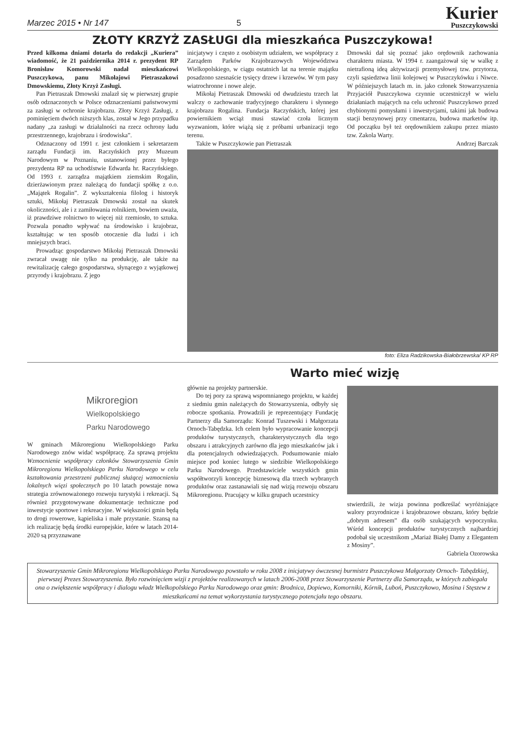Marzec 2015 • Nr 147
5
Kurier
Puszczykowski
ZŁOTY KRZYŻ ZASŁUGI dla mieszkańca Puszczykowa!
Przed kilkoma dniami dotarła do redakcji „Kuriera” wiadomość, że 21 października 2014 r. prezydent RP Bronisław Komorowski nadał mieszkańcowi Puszczykowa, panu Mikołajowi Pietraszakowi Dmowskiemu, Złoty Krzyż Zasługi.
Pan Pietraszak Dmowski znalazł się w pierwszej grupie osób odznaczonych w Polsce odznaczeniami państwowymi za zasługi w ochronie krajobrazu. Złoty Krzyż Zasługi, z pominięciem dwóch niższych klas, został w Jego przypadku nadany „za zasługi w działalności na rzecz ochrony ładu przestrzennego, krajobrazu i środowiska”.
Odznaczony od 1991 r. jest członkiem i sekretarzem zarządu Fundacji im. Raczyńskich przy Muzeum Narodowym w Poznaniu, ustanowionej przez byłego prezydenta RP na uchodźstwie Edwarda hr. Raczyńskiego. Od 1993 r. zarządza majątkiem ziemskim Rogalin, dzierżawionym przez należącą do fundacji spółkę z o.o. „Majątek Rogalin”. Z wykształcenia filolog i historyk sztuki, Mikołaj Pietraszak Dmowski został na skutek okoliczności, ale i z zamiłowania rolnikiem, bowiem uważa, iż prawdziwe rolnictwo to więcej niż rzemiosło, to sztuka. Pozwala ponadto wpływać na środowisko i krajobraz, kształtując w ten sposób otoczenie dla ludzi i ich mniejszych braci.
Prowadząc gospodarstwo Mikołaj Pietraszak Dmowski zwracał uwagę nie tylko na produkcję, ale także na rewitalizację całego gospodarstwa, słynącego z wyjątkowej przyrody i krajobrazu. Z jego
inicjatywy i często z osobistym udziałem, we współpracy z Zarządem Parków Krajobrazowych Województwa Wielkopolskiego, w ciągu ostatnich lat na terenie majątku posadzono szesnaście tysięcy drzew i krzewów. W tym pasy wiatrochronne i nowe aleje.
Mikołaj Pietraszak Dmowski od dwudziestu trzech lat walczy o zachowanie tradycyjnego charakteru i słynnego krajobrazu Rogalina. Fundacja Raczyńskich, której jest powiernikiem wciąż musi stawiać czoła licznym wyzwaniom, które wiążą się z próbami urbanizacji tego terenu.
Także w Puszczykowie pan Pietraszak
Dmowski dał się poznać jako orędownik zachowania charakteru miasta. W 1994 r. zaangażował się w walkę z nietrafioną ideą aktywizacji przemysłowej tzw. przytorza, czyli sąsiedztwa linii kolejowej w Puszczykówku i Niwce. W późniejszych latach m. in. jako członek Stowarzyszenia Przyjaciół Puszczykowa czynnie uczestniczył w wielu działaniach mających na celu uchronić Puszczykowo przed chybionymi pomysłami i inwestycjami, takimi jak budowa stacji benzynowej przy cmentarzu, budowa marketów itp. Od początku był też orędownikiem zakupu przez miasto tzw. Zakola Warty.
Andrzej Barczak
foto: Eliza Radzikowska-Białobrzewska/ KP RP
Warto mieć wizję
Mikroregion
Wielkopolskiego
Parku Narodowego
W gminach Mikroregionu Wielkopolskiego Parku Narodowego znów widać współpracę. Za sprawą projektu Wzmocnienie współpracy członków Stowarzyszenia Gmin Mikroregionu Wielkopolskiego Parku Narodowego w celu kształtowania przestrzeni publicznej służącej wzmocnieniu lokalnych więzi społecznych po 10 latach powstaje nowa strategia zrównoważonego rozwoju turystyki i rekreacji. Są również przygotowywane dokumentacje techniczne pod inwestycje sportowe i rekreacyjne. W większości gmin będą to drogi rowerowe, kąpieliska i małe przystanie. Szansą na ich realizację będą środki europejskie, które w latach 2014-2020 są przyznawane
głównie na projekty partnerskie.
Do tej pory za sprawą wspomnianego projektu, w każdej z siedmiu gmin należących do Stowarzyszenia, odbyły się robocze spotkania. Prowadzili je reprezentujący Fundację Partnerzy dla Samorządu: Konrad Tuszewski i Małgorzata Ornoch-Tabędzka. Ich celem było wypracowanie koncepcji produktów turystycznych, charakterystycznych dla tego obszaru i atrakcyjnych zarówno dla jego mieszkańców jak i dla potencjalnych odwiedzających. Podsumowanie miało miejsce pod koniec lutego w siedzibie Wielkopolskiego Parku Narodowego. Przedstawiciele wszystkich gmin współtworzyli koncepcję biznesową dla trzech wybranych produktów oraz zastanawiali się nad wizją rozwoju obszaru Mikroregionu. Pracujący w kilku grupach uczestnicy
stwierdzili, że wizja powinna podkreślać wyróżniające walory przyrodnicze i krajobrazowe obszaru, który będzie „dobrym adresem” dla osób szukających wypoczynku. Wśród koncepcji produktów turystycznych najbardziej podobał się uczestnikom „Mariaż Białej Damy z Elegantem z Mosiny”.
Gabriela Ozorowska
Stowarzyszenie Gmin Mikroregionu Wielkopolskiego Parku Narodowego powstało w roku 2008 z inicjatywy ówczesnej burmistrz Puszczykowa Małgorzaty Ornoch- Tabędzkiej, pierwszej Prezes Stowarzyszenia. Było rozwinięciem wizji z projektów realizowanych w latach 2006-2008 przez Stowarzyszenie Partnerzy dla Samorządu, w których zabiegała ona o zwiększenie współpracy i dialogu władz Wielkopolskiego Parku Narodowego oraz gmin: Brodnica, Dopiewo, Komorniki, Kórnik, Luboń, Puszczykowo, Mosina i Stęszew z mieszkańcami na temat wykorzystania turystycznego potencjału tego obszaru.